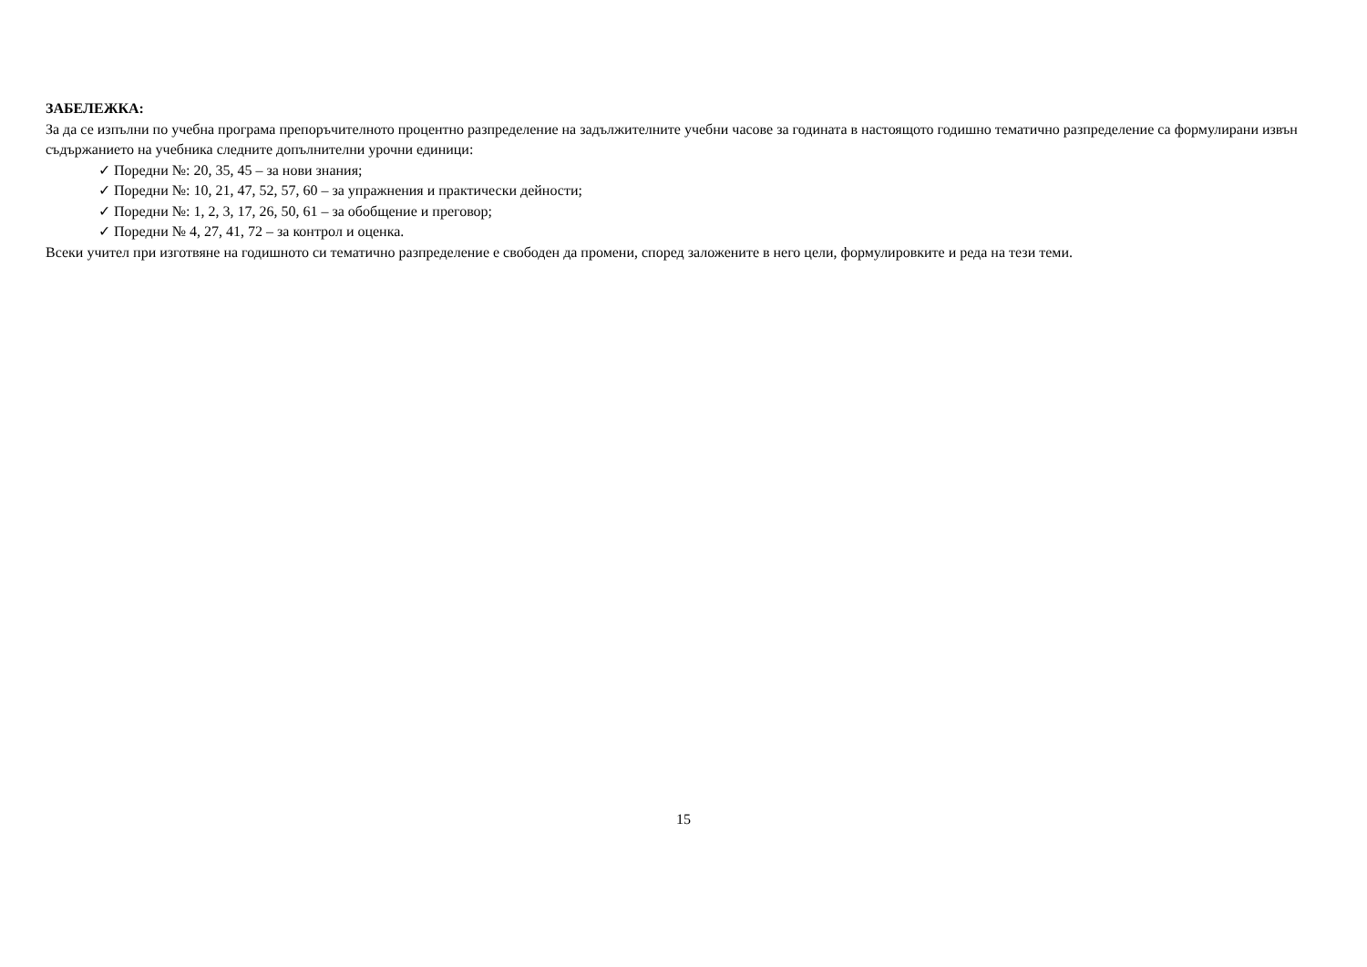ЗАБЕЛЕЖКА:
За да се изпълни по учебна програма препоръчителното процентно разпределение на задължителните учебни часове за годината в настоящото годишно тематично разпределение са формулирани извън съдържанието на учебника следните допълнителни урочни единици:
✓ Поредни №: 20, 35, 45 – за нови знания;
✓ Поредни №: 10, 21, 47, 52, 57, 60 – за упражнения и практически дейности;
✓ Поредни №: 1, 2, 3, 17, 26, 50, 61 – за обобщение и преговор;
✓ Поредни № 4, 27, 41, 72 – за контрол и оценка.
Всеки учител при изготвяне на годишното си тематично разпределение е свободен да промени, според заложените в него цели, формулировките и реда на тези теми.
15